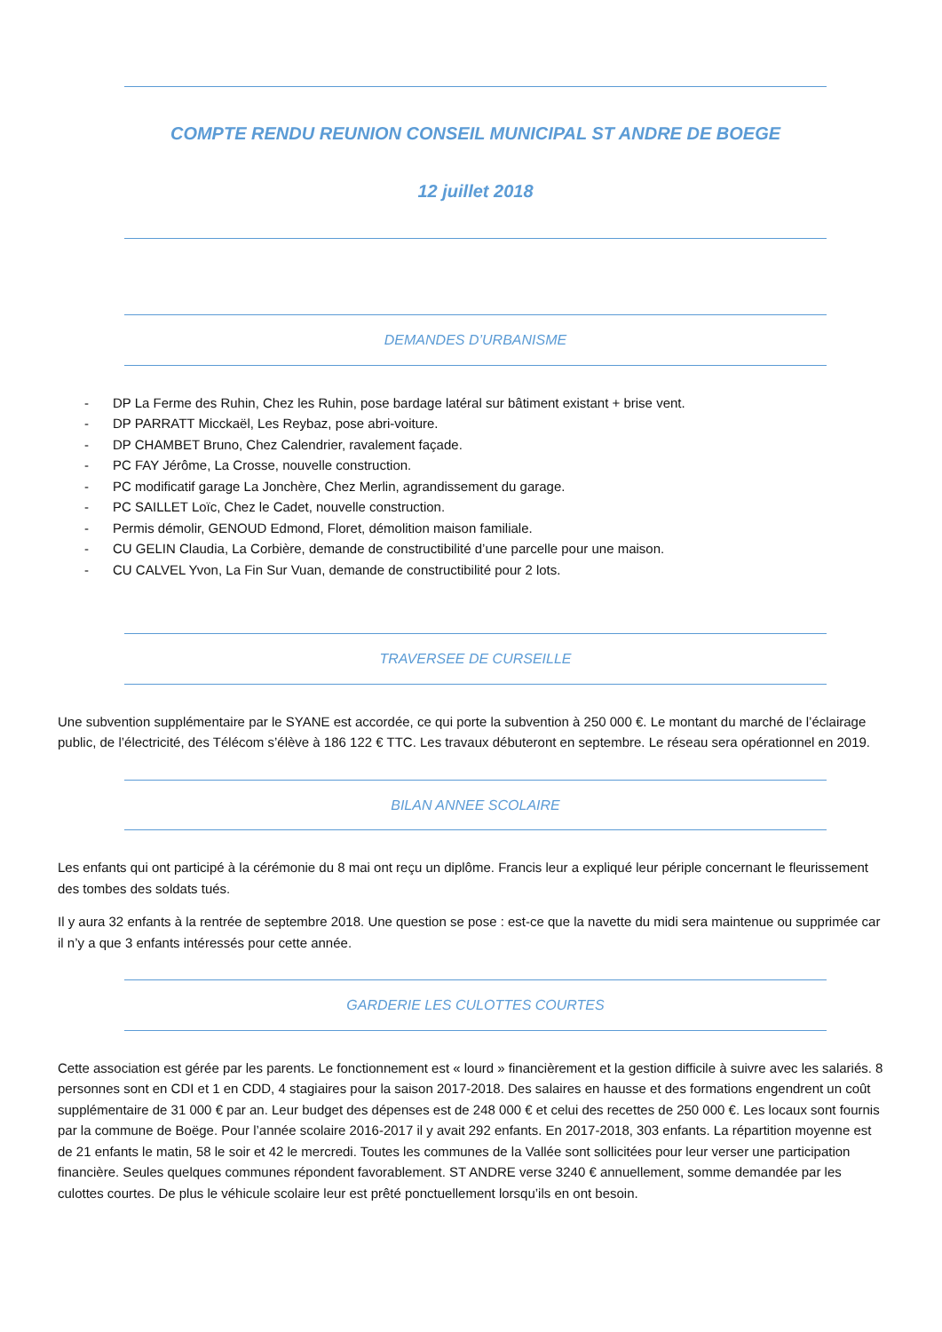COMPTE RENDU REUNION CONSEIL MUNICIPAL ST ANDRE DE BOEGE
12 juillet 2018
DEMANDES D’URBANISME
- DP La Ferme des Ruhin, Chez les Ruhin, pose bardage latéral sur bâtiment existant + brise vent.
- DP PARRATT Micckaël, Les Reybaz, pose abri-voiture.
- DP CHAMBET Bruno, Chez Calendrier, ravalement façade.
- PC FAY Jérôme, La Crosse, nouvelle construction.
- PC modificatif garage La Jonchère, Chez Merlin, agrandissement du garage.
- PC SAILLET Loïc, Chez le Cadet, nouvelle construction.
- Permis démolir, GENOUD Edmond, Floret, démolition maison familiale.
- CU GELIN Claudia, La Corbière, demande de constructibilité d’une parcelle pour une maison.
- CU CALVEL Yvon, La Fin Sur Vuan, demande de constructibilité pour 2 lots.
TRAVERSEE DE CURSEILLE
Une subvention supplémentaire par le SYANE est accordée, ce qui porte la subvention à 250 000 €. Le montant du marché de l’éclairage public, de l’électricité, des Télécom s’élève à 186 122 € TTC. Les travaux débuteront en septembre. Le réseau sera opérationnel en 2019.
BILAN ANNEE SCOLAIRE
Les enfants qui ont participé à la cérémonie du 8 mai ont reçu un diplôme. Francis leur a expliqué leur périple concernant le fleurissement des tombes des soldats tués.
Il y aura 32 enfants à la rentrée de septembre 2018. Une question se pose : est-ce que la navette du midi sera maintenue ou supprimée car il n’y a que 3 enfants intéressés pour cette année.
GARDERIE LES CULOTTES COURTES
Cette association est gérée par les parents. Le fonctionnement est « lourd » financièrement et la gestion difficile à suivre avec les salariés. 8 personnes sont en CDI et 1 en CDD, 4 stagiaires pour la saison 2017-2018. Des salaires en hausse et des formations engendrent un coût supplémentaire de 31 000 € par an. Leur budget des dépenses est de 248 000 € et celui des recettes de 250 000 €. Les locaux sont fournis par la commune de Boëge. Pour l’année scolaire 2016-2017 il y avait 292 enfants. En 2017-2018, 303 enfants. La répartition moyenne est de 21 enfants le matin, 58 le soir et 42 le mercredi. Toutes les communes de la Vallée sont sollicitées pour leur verser une participation financière. Seules quelques communes répondent favorablement. ST ANDRE verse 3240 € annuellement, somme demandée par les culottes courtes. De plus le véhicule scolaire leur est prêté ponctuellement lorsqu’ils en ont besoin.